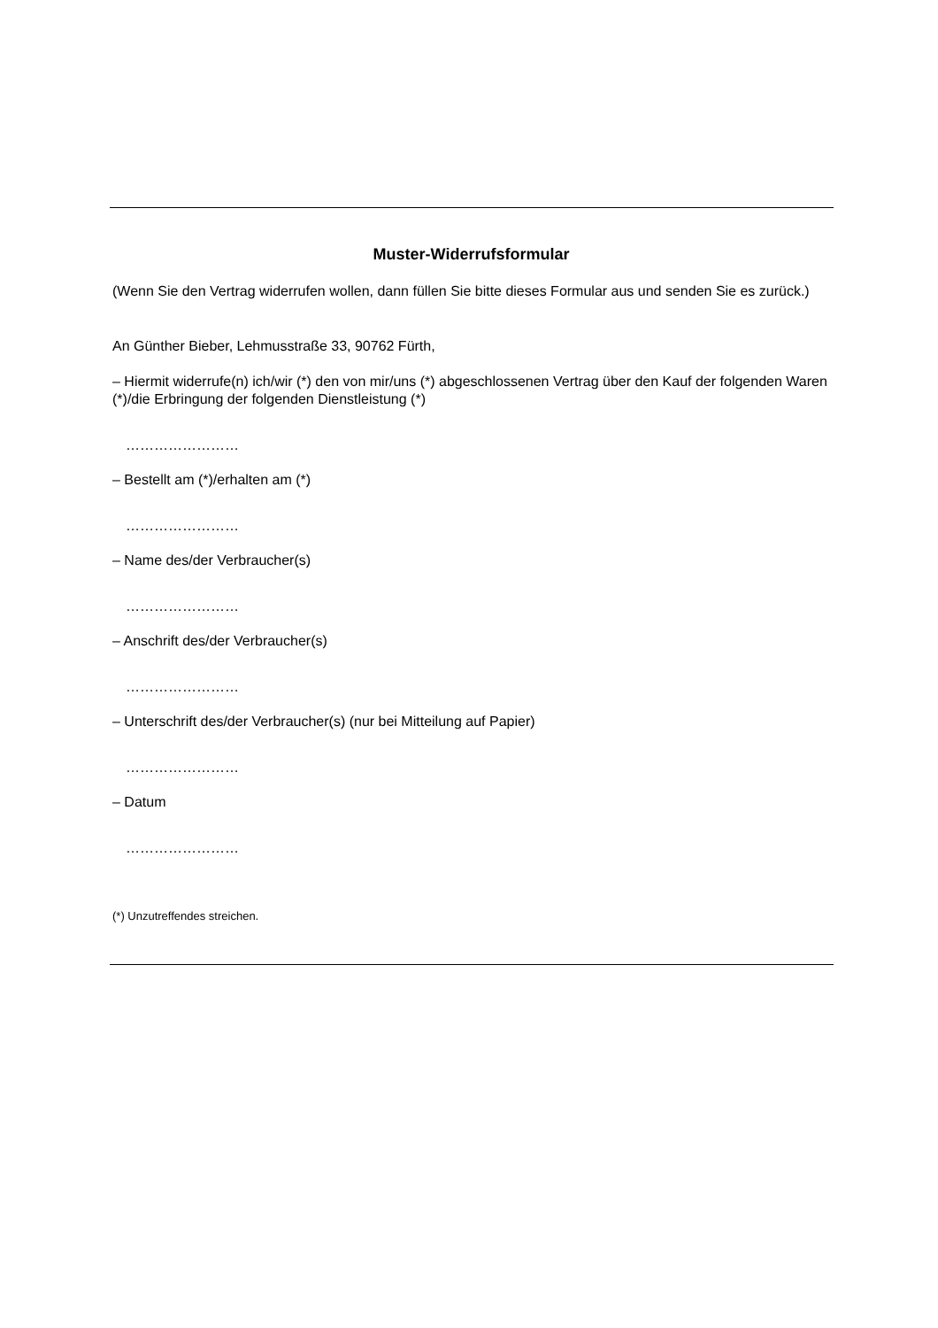Muster-Widerrufsformular
(Wenn Sie den Vertrag widerrufen wollen, dann füllen Sie bitte dieses Formular aus und senden Sie es zurück.)
An Günther Bieber, Lehmusstraße 33, 90762 Fürth,
– Hiermit widerrufe(n) ich/wir (*) den von mir/uns (*) abgeschlossenen Vertrag über den Kauf der folgenden Waren (*)/die Erbringung der folgenden Dienstleistung (*)
……………………
– Bestellt am (*)/erhalten am (*)
……………………
– Name des/der Verbraucher(s)
……………………
– Anschrift des/der Verbraucher(s)
……………………
– Unterschrift des/der Verbraucher(s) (nur bei Mitteilung auf Papier)
……………………
– Datum
……………………
(*) Unzutreffendes streichen.